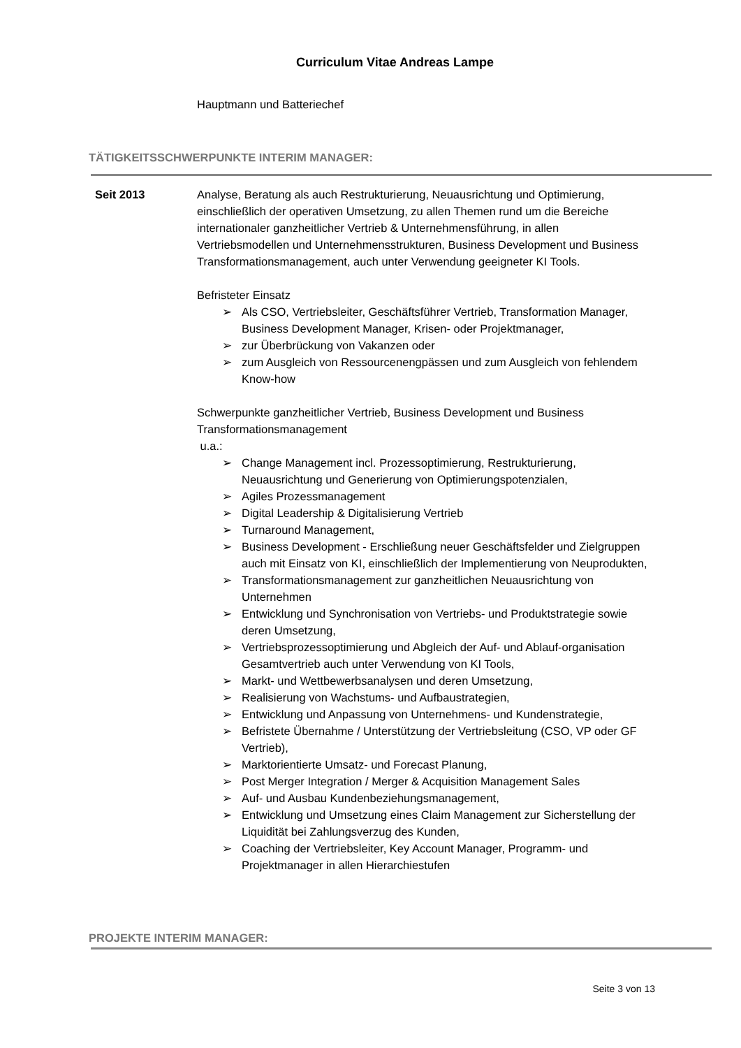Curriculum Vitae Andreas Lampe
Hauptmann und Batteriechef
TÄTIGKEITSSCHWERPUNKTE INTERIM MANAGER:
Seit 2013 Analyse, Beratung als auch Restrukturierung, Neuausrichtung und Optimierung, einschließlich der operativen Umsetzung, zu allen Themen rund um die Bereiche internationaler ganzheitlicher Vertrieb & Unternehmensführung, in allen Vertriebsmodellen und Unternehmensstrukturen, Business Development und Business Transformationsmanagement, auch unter Verwendung geeigneter KI Tools.
Befristeter Einsatz
➢ Als CSO, Vertriebsleiter, Geschäftsführer Vertrieb, Transformation Manager, Business Development Manager, Krisen- oder Projektmanager,
➢ zur Überbrückung von Vakanzen oder
➢ zum Ausgleich von Ressourcenengpässen und zum Ausgleich von fehlendem Know-how
Schwerpunkte ganzheitlicher Vertrieb, Business Development und Business Transformationsmanagement
u.a.:
➢ Change Management incl. Prozessoptimierung, Restrukturierung, Neuausrichtung und Generierung von Optimierungspotenzialen,
➢ Agiles Prozessmanagement
➢ Digital Leadership & Digitalisierung Vertrieb
➢ Turnaround Management,
➢ Business Development - Erschließung neuer Geschäftsfelder und Zielgruppen auch mit Einsatz von KI, einschließlich der Implementierung von Neuprodukten,
➢ Transformationsmanagement zur ganzheitlichen Neuausrichtung von Unternehmen
➢ Entwicklung und Synchronisation von Vertriebs- und Produktstrategie sowie deren Umsetzung,
➢ Vertriebsprozessoptimierung und Abgleich der Auf- und Ablauf-organisation Gesamtvertrieb auch unter Verwendung von KI Tools,
➢ Markt- und Wettbewerbsanalysen und deren Umsetzung,
➢ Realisierung von Wachstums- und Aufbaustrategien,
➢ Entwicklung und Anpassung von Unternehmens- und Kundenstrategie,
➢ Befristete Übernahme / Unterstützung der Vertriebsleitung (CSO, VP oder GF Vertrieb),
➢ Marktorientierte Umsatz- und Forecast Planung,
➢ Post Merger Integration / Merger & Acquisition Management Sales
➢ Auf- und Ausbau Kundenbeziehungsmanagement,
➢ Entwicklung und Umsetzung eines Claim Management zur Sicherstellung der Liquidität bei Zahlungsverzug des Kunden,
➢ Coaching der Vertriebsleiter, Key Account Manager, Programm- und Projektmanager in allen Hierarchiestufen
PROJEKTE INTERIM MANAGER:
Seite 3 von 13